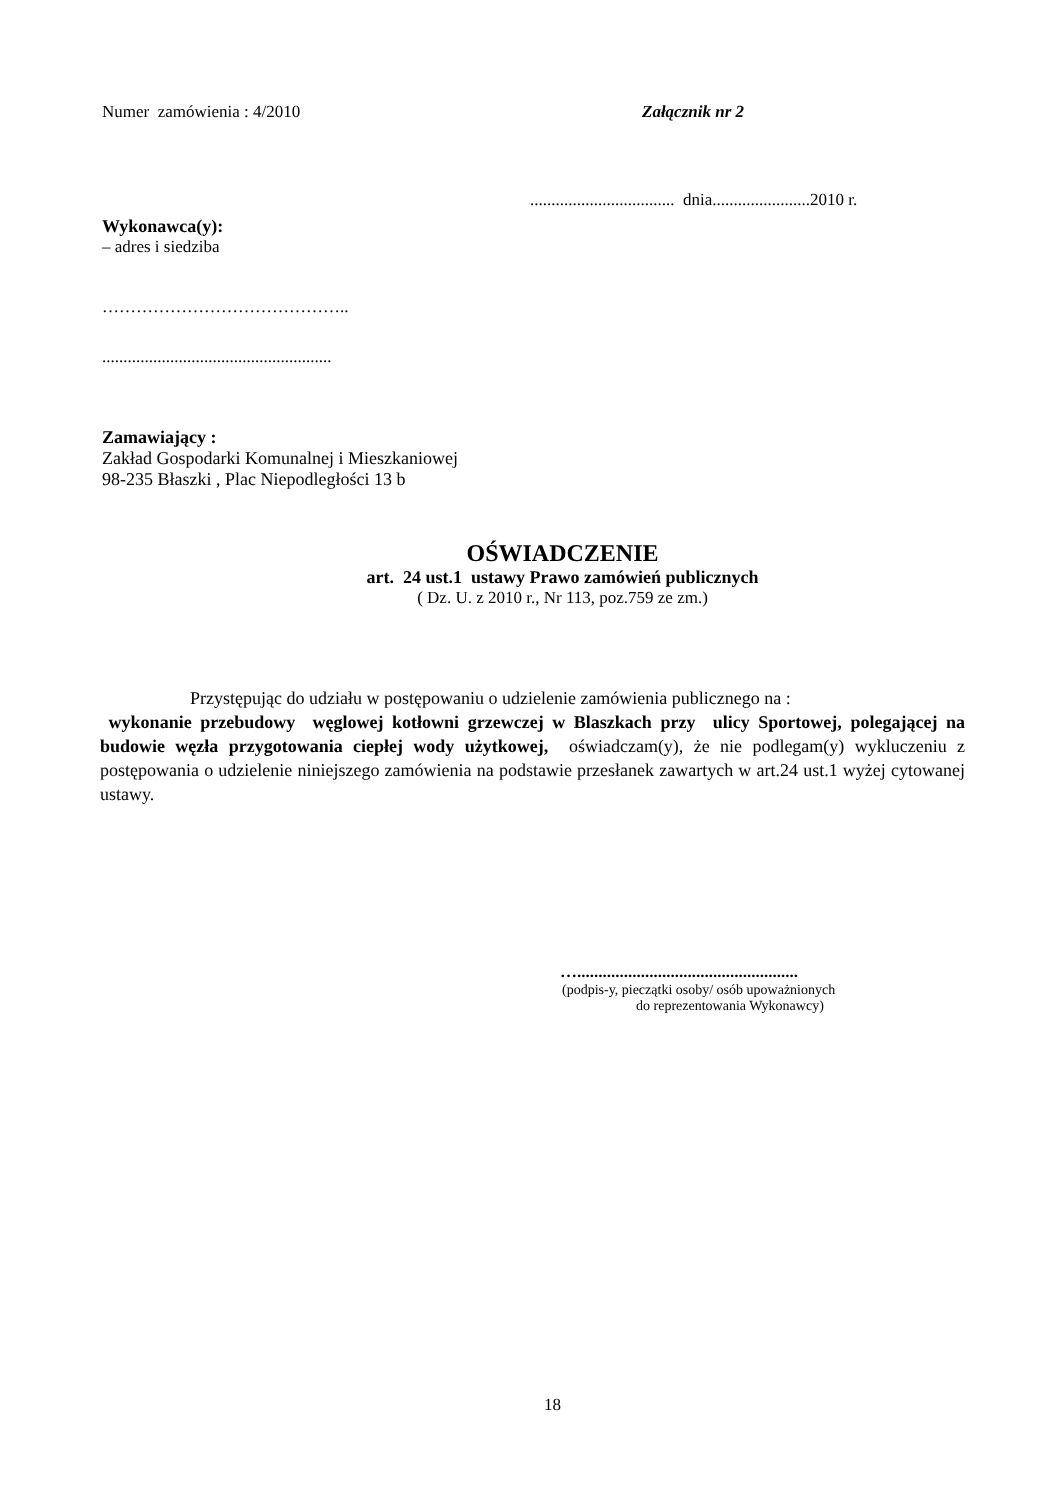Numer zamówienia : 4/2010 Załącznik nr 2
.................................. dnia.......................2010 r.
Wykonawca(y):
– adres i siedziba
……………………………………..
......................................................
Zamawiający :
Zakład Gospodarki Komunalnej i Mieszkaniowej
98-235 Błaszki , Plac Niepodległości 13 b
OŚWIADCZENIE
art. 24 ust.1 ustawy Prawo zamówień publicznych
( Dz. U. z 2010 r., Nr 113, poz.759 ze zm.)
Przystępując do udziału w postępowaniu o udzielenie zamówienia publicznego na :
wykonanie przebudowy węglowej kotłowni grzewczej w Blaszkach przy ulicy Sportowej, polegającej na budowie węzła przygotowania ciepłej wody użytkowej, oświadczam(y), że nie podlegam(y) wykluczeniu z postępowania o udzielenie niniejszego zamówienia na podstawie przesłanek zawartych w art.24 ust.1 wyżej cytowanej ustawy.
…....................................................
(podpis-y, pieczątki osoby/ osób upoważnionych
do reprezentowania Wykonawcy)
18